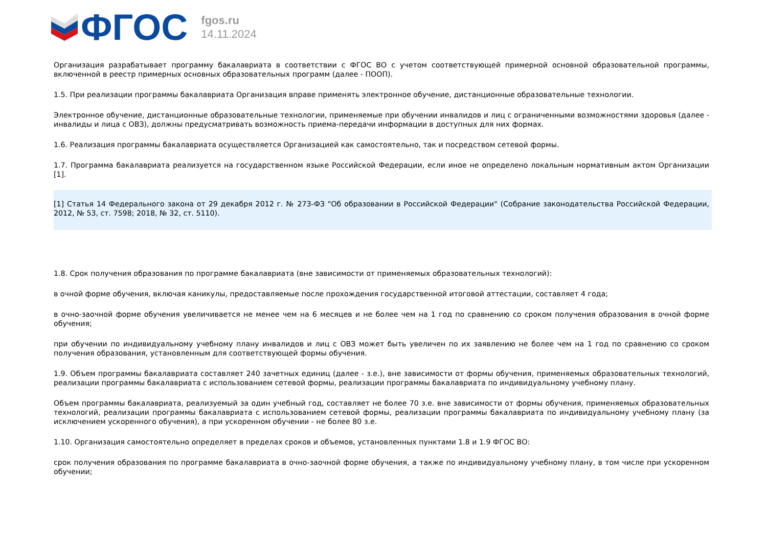ФГОС
fgos.ru
14.11.2024
Организация разрабатывает программу бакалавриата в соответствии с ФГОС ВО с учетом соответствующей примерной основной образовательной программы, включенной в реестр примерных основных образовательных программ (далее - ПООП).
1.5. При реализации программы бакалавриата Организация вправе применять электронное обучение, дистанционные образовательные технологии.
Электронное обучение, дистанционные образовательные технологии, применяемые при обучении инвалидов и лиц с ограниченными возможностями здоровья (далее - инвалиды и лица с ОВЗ), должны предусматривать возможность приема-передачи информации в доступных для них формах.
1.6. Реализация программы бакалавриата осуществляется Организацией как самостоятельно, так и посредством сетевой формы.
1.7. Программа бакалавриата реализуется на государственном языке Российской Федерации, если иное не определено локальным нормативным актом Организации [1].
[1] Статья 14 Федерального закона от 29 декабря 2012 г. № 273-ФЗ "Об образовании в Российской Федерации" (Собрание законодательства Российской Федерации, 2012, № 53, ст. 7598; 2018, № 32, ст. 5110).
1.8. Срок получения образования по программе бакалавриата (вне зависимости от применяемых образовательных технологий):
в очной форме обучения, включая каникулы, предоставляемые после прохождения государственной итоговой аттестации, составляет 4 года;
в очно-заочной форме обучения увеличивается не менее чем на 6 месяцев и не более чем на 1 год по сравнению со сроком получения образования в очной форме обучения;
при обучении по индивидуальному учебному плану инвалидов и лиц с ОВЗ может быть увеличен по их заявлению не более чем на 1 год по сравнению со сроком получения образования, установленным для соответствующей формы обучения.
1.9. Объем программы бакалавриата составляет 240 зачетных единиц (далее - з.е.), вне зависимости от формы обучения, применяемых образовательных технологий, реализации программы бакалавриата с использованием сетевой формы, реализации программы бакалавриата по индивидуальному учебному плану.
Объем программы бакалавриата, реализуемый за один учебный год, составляет не более 70 з.е. вне зависимости от формы обучения, применяемых образовательных технологий, реализации программы бакалавриата с использованием сетевой формы, реализации программы бакалавриата по индивидуальному учебному плану (за исключением ускоренного обучения), а при ускоренном обучении - не более 80 з.е.
1.10. Организация самостоятельно определяет в пределах сроков и объемов, установленных пунктами 1.8 и 1.9 ФГОС ВО:
срок получения образования по программе бакалавриата в очно-заочной форме обучения, а также по индивидуальному учебному плану, в том числе при ускоренном обучении;